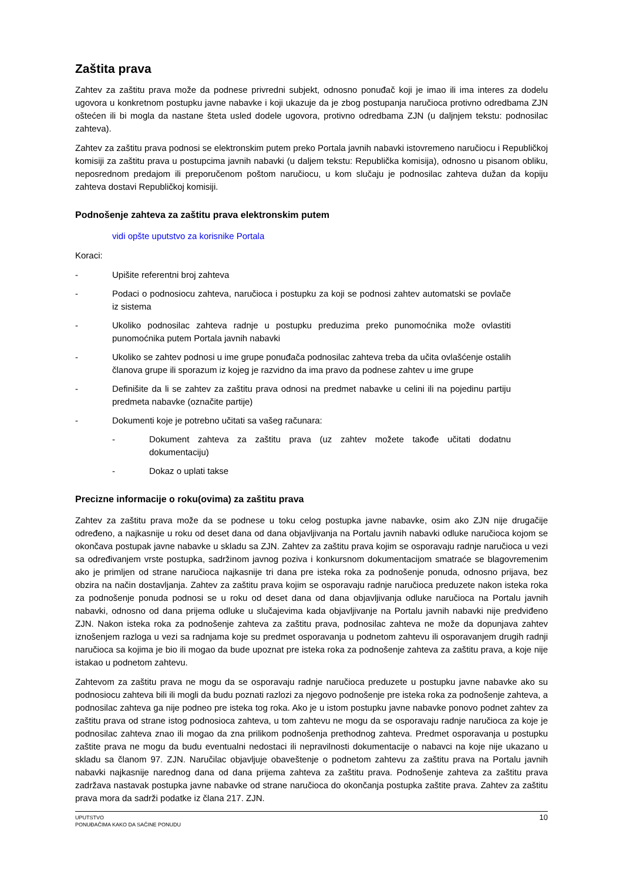Zaštita prava
Zahtev za zaštitu prava može da podnese privredni subjekt, odnosno ponuđač koji je imao ili ima interes za dodelu ugovora u konkretnom postupku javne nabavke i koji ukazuje da je zbog postupanja naručioca protivno odredbama ZJN oštećen ili bi mogla da nastane šteta usled dodele ugovora, protivno odredbama ZJN (u daljnjem tekstu: podnosilac zahteva).
Zahtev za zaštitu prava podnosi se elektronskim putem preko Portala javnih nabavki istovremeno naručiocu i Republičkoj komisiji za zaštitu prava u postupcima javnih nabavki (u daljem tekstu: Republička komisija), odnosno u pisanom obliku, neposrednom predajom ili preporučenom poštom naručiocu, u kom slučaju je podnosilac zahteva dužan da kopiju zahteva dostavi Republičkoj komisiji.
Podnošenje zahteva za zaštitu prava elektronskim putem
vidi opšte uputstvo za korisnike Portala
Koraci:
- Upišite referentni broj zahteva
- Podaci o podnosiocu zahteva, naručioca i postupku za koji se podnosi zahtev automatski se povlače iz sistema
- Ukoliko podnosilac zahteva radnje u postupku preduzima preko punomoćnika može ovlastiti punomoćnika putem Portala javnih nabavki
- Ukoliko se zahtev podnosi u ime grupe ponuđača podnosilac zahteva treba da učita ovlašćenje ostalih članova grupe ili sporazum iz kojeg je razvidno da ima pravo da podnese zahtev u ime grupe
- Definišite da li se zahtev za zaštitu prava odnosi na predmet nabavke u celini ili na pojedinu partiju predmeta nabavke (označite partije)
- Dokumenti koje je potrebno učitati sa vašeg računara:
- Dokument zahteva za zaštitu prava (uz zahtev možete takođe učitati dodatnu dokumentaciju)
- Dokaz o uplati takse
Precizne informacije o roku(ovima) za zaštitu prava
Zahtev za zaštitu prava može da se podnese u toku celog postupka javne nabavke, osim ako ZJN nije drugačije određeno, a najkasnije u roku od deset dana od dana objavljivanja na Portalu javnih nabavki odluke naručioca kojom se okončava postupak javne nabavke u skladu sa ZJN. Zahtev za zaštitu prava kojim se osporavaju radnje naručioca u vezi sa određivanjem vrste postupka, sadržinom javnog poziva i konkursnom dokumentacijom smatraće se blagovremenim ako je primljen od strane naručioca najkasnije tri dana pre isteka roka za podnošenje ponuda, odnosno prijava, bez obzira na način dostavljanja. Zahtev za zaštitu prava kojim se osporavaju radnje naručioca preduzete nakon isteka roka za podnošenje ponuda podnosi se u roku od deset dana od dana objavljivanja odluke naručioca na Portalu javnih nabavki, odnosno od dana prijema odluke u slučajevima kada objavljivanje na Portalu javnih nabavki nije predviđeno ZJN. Nakon isteka roka za podnošenje zahteva za zaštitu prava, podnosilac zahteva ne može da dopunjava zahtev iznošenjem razloga u vezi sa radnjama koje su predmet osporavanja u podnetom zahtevu ili osporavanjem drugih radnji naručioca sa kojima je bio ili mogao da bude upoznat pre isteka roka za podnošenje zahteva za zaštitu prava, a koje nije istakao u podnetom zahtevu.
Zahtevom za zaštitu prava ne mogu da se osporavaju radnje naručioca preduzete u postupku javne nabavke ako su podnosiocu zahteva bili ili mogli da budu poznati razlozi za njegovo podnošenje pre isteka roka za podnošenje zahteva, a podnosilac zahteva ga nije podneo pre isteka tog roka. Ako je u istom postupku javne nabavke ponovo podnet zahtev za zaštitu prava od strane istog podnosioca zahteva, u tom zahtevu ne mogu da se osporavaju radnje naručioca za koje je podnosilac zahteva znao ili mogao da zna prilikom podnošenja prethodnog zahteva. Predmet osporavanja u postupku zaštite prava ne mogu da budu eventualni nedostaci ili nepravilnosti dokumentacije o nabavci na koje nije ukazano u skladu sa članom 97. ZJN. Naručilac objavljuje obaveštenje o podnetom zahtevu za zaštitu prava na Portalu javnih nabavki najkasnije narednog dana od dana prijema zahteva za zaštitu prava. Podnošenje zahteva za zaštitu prava zadržava nastavak postupka javne nabavke od strane naručioca do okončanja postupka zaštite prava. Zahtev za zaštitu prava mora da sadrži podatke iz člana 217. ZJN.
UPUTSTVO
PONUĐAČIMA KAKO DA SAČINE PONUDU
10